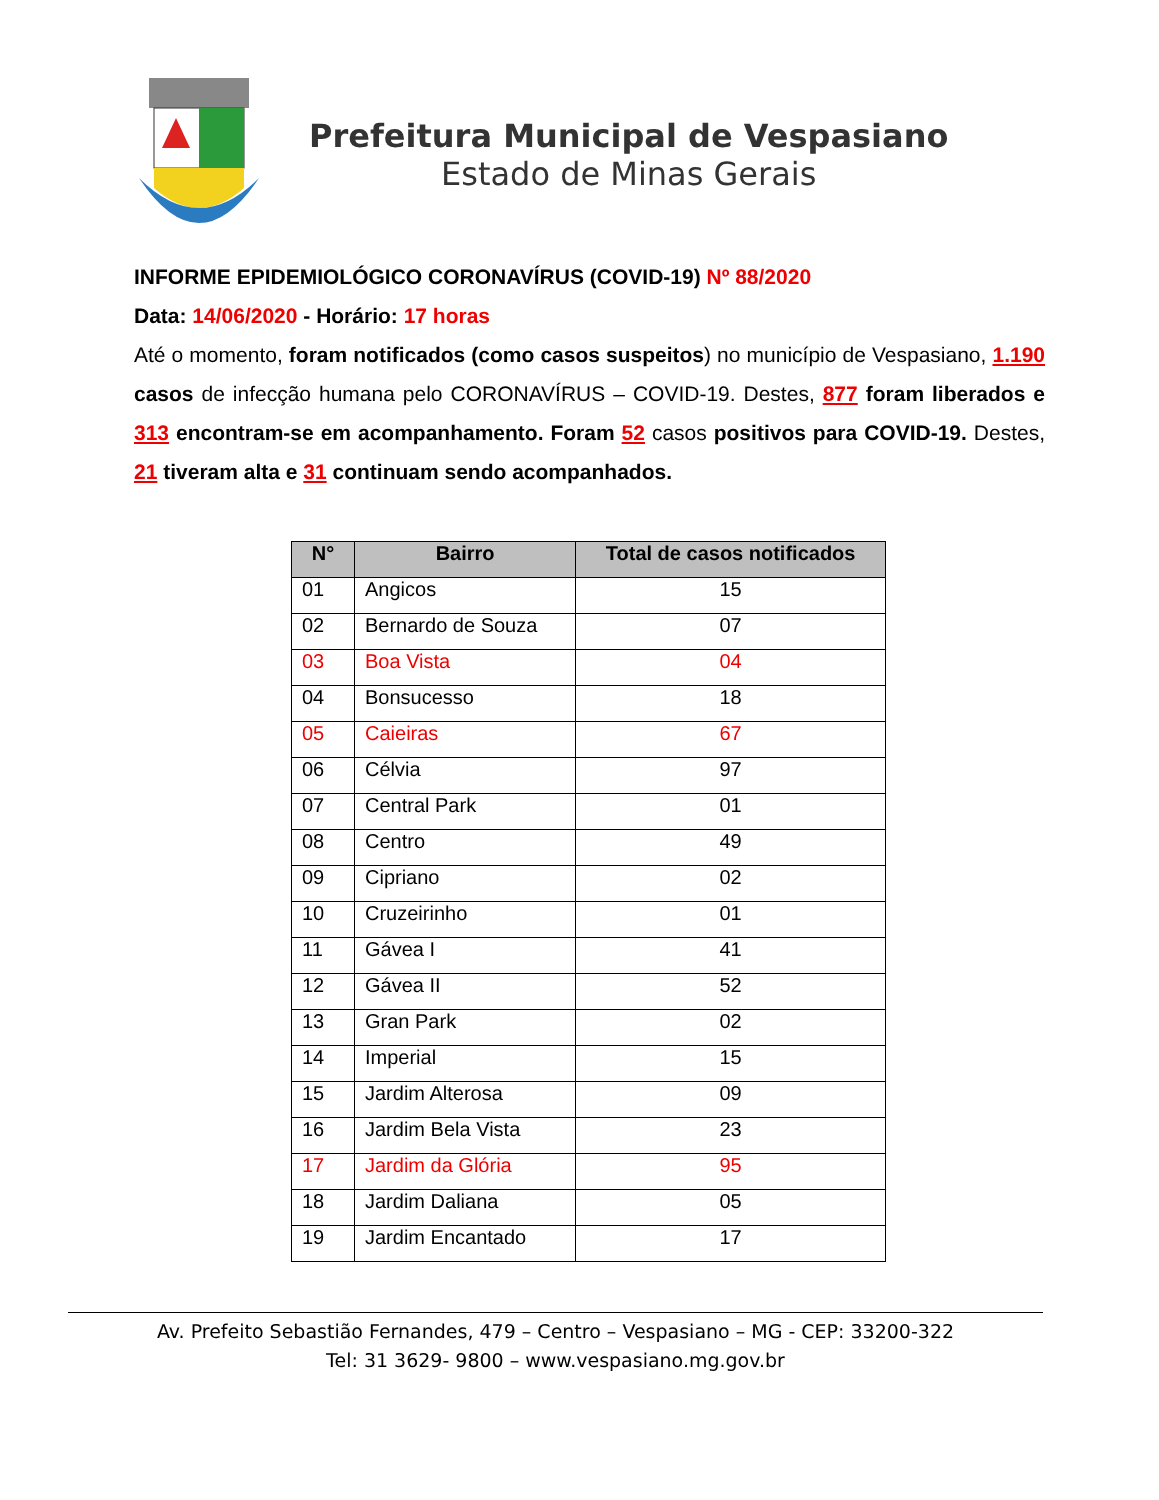Prefeitura Municipal de Vespasiano
Estado de Minas Gerais
INFORME EPIDEMIOLÓGICO CORONAVÍRUS (COVID-19) Nº 88/2020
Data: 14/06/2020 - Horário: 17 horas
Até o momento, foram notificados (como casos suspeitos) no município de Vespasiano, 1.190 casos de infecção humana pelo CORONAVÍRUS – COVID-19. Destes, 877 foram liberados e 313 encontram-se em acompanhamento. Foram 52 casos positivos para COVID-19. Destes, 21 tiveram alta e 31 continuam sendo acompanhados.
| N° | Bairro | Total de casos notificados |
| --- | --- | --- |
| 01 | Angicos | 15 |
| 02 | Bernardo de Souza | 07 |
| 03 | Boa Vista | 04 |
| 04 | Bonsucesso | 18 |
| 05 | Caieiras | 67 |
| 06 | Célvia | 97 |
| 07 | Central Park | 01 |
| 08 | Centro | 49 |
| 09 | Cipriano | 02 |
| 10 | Cruzeirinho | 01 |
| 11 | Gávea I | 41 |
| 12 | Gávea II | 52 |
| 13 | Gran Park | 02 |
| 14 | Imperial | 15 |
| 15 | Jardim Alterosa | 09 |
| 16 | Jardim Bela Vista | 23 |
| 17 | Jardim da Glória | 95 |
| 18 | Jardim Daliana | 05 |
| 19 | Jardim Encantado | 17 |
Av. Prefeito Sebastião Fernandes, 479 – Centro – Vespasiano – MG - CEP: 33200-322
Tel: 31 3629- 9800 – www.vespasiano.mg.gov.br